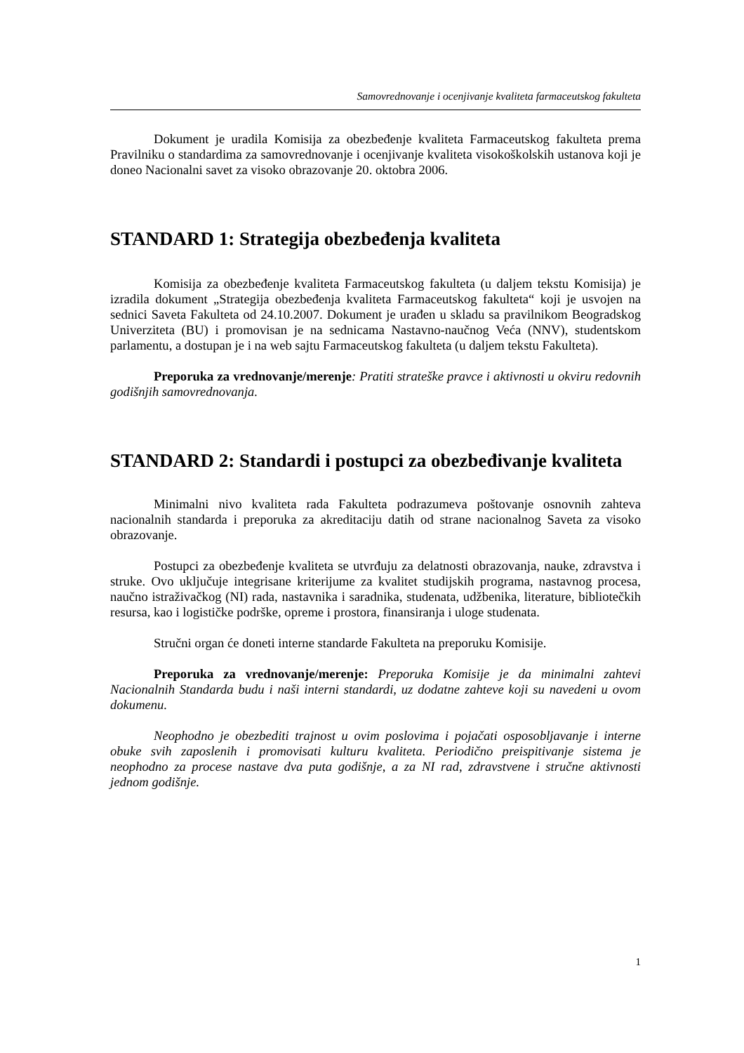Samovrednovanje i ocenjivanje kvaliteta farmaceutskog fakulteta
Dokument je uradila Komisija za obezbeđenje kvaliteta Farmaceutskog fakulteta prema Pravilniku o standardima za samovrednovanje i ocenjivanje kvaliteta visokoškolskih ustanova koji je doneo Nacionalni savet za visoko obrazovanje 20. oktobra 2006.
STANDARD 1: Strategija obezbeđenja kvaliteta
Komisija za obezbeđenje kvaliteta Farmaceutskog fakulteta (u daljem tekstu Komisija) je izradila dokument „Strategija obezbeđenja kvaliteta Farmaceutskog fakulteta“ koji je usvojen na sednici Saveta Fakulteta od 24.10.2007. Dokument je urađen u skladu sa pravilnikom Beogradskog Univerziteta (BU) i promovisan je na sednicama Nastavno-naučnog Veća (NNV), studentskom parlamentu, a dostupan je i na web sajtu Farmaceutskog fakulteta (u daljem tekstu Fakulteta).
Preporuka za vrednovanje/merenje: Pratiti strateške pravce i aktivnosti u okviru redovnih godišnjih samovrednovanja.
STANDARD 2: Standardi i postupci za obezbeđivanje kvaliteta
Minimalni nivo kvaliteta rada Fakulteta podrazumeva poštovanje osnovnih zahteva nacionalnih standarda i preporuka za akreditaciju datih od strane nacionalnog Saveta za visoko obrazovanje.
Postupci za obezbeđenje kvaliteta se utvrđuju za delatnosti obrazovanja, nauke, zdravstva i struke. Ovo uključuje integrisane kriterijume za kvalitet studijskih programa, nastavnog procesa, naučno istraživačkog (NI) rada, nastavnika i saradnika, studenata, udžbenika, literature, bibliotečkih resursa, kao i logističke podrške, opreme i prostora, finansiranja i uloge studenata.
Stručni organ će doneti interne standarde Fakulteta na preporuku Komisije.
Preporuka za vrednovanje/merenje: Preporuka Komisije je da minimalni zahtevi Nacionalnih Standarda budu i naši interni standardi, uz dodatne zahteve koji su navedeni u ovom dokumenu.
Neophodno je obezbediti trajnost u ovim poslovima i pojačati osposobljavanje i interne obuke svih zaposlenih i promovisati kulturu kvaliteta. Periodično preispitivanje sistema je neophodno za procese nastave dva puta godišnje, a za NI rad, zdravstvene i stručne aktivnosti jednom godišnje.
1